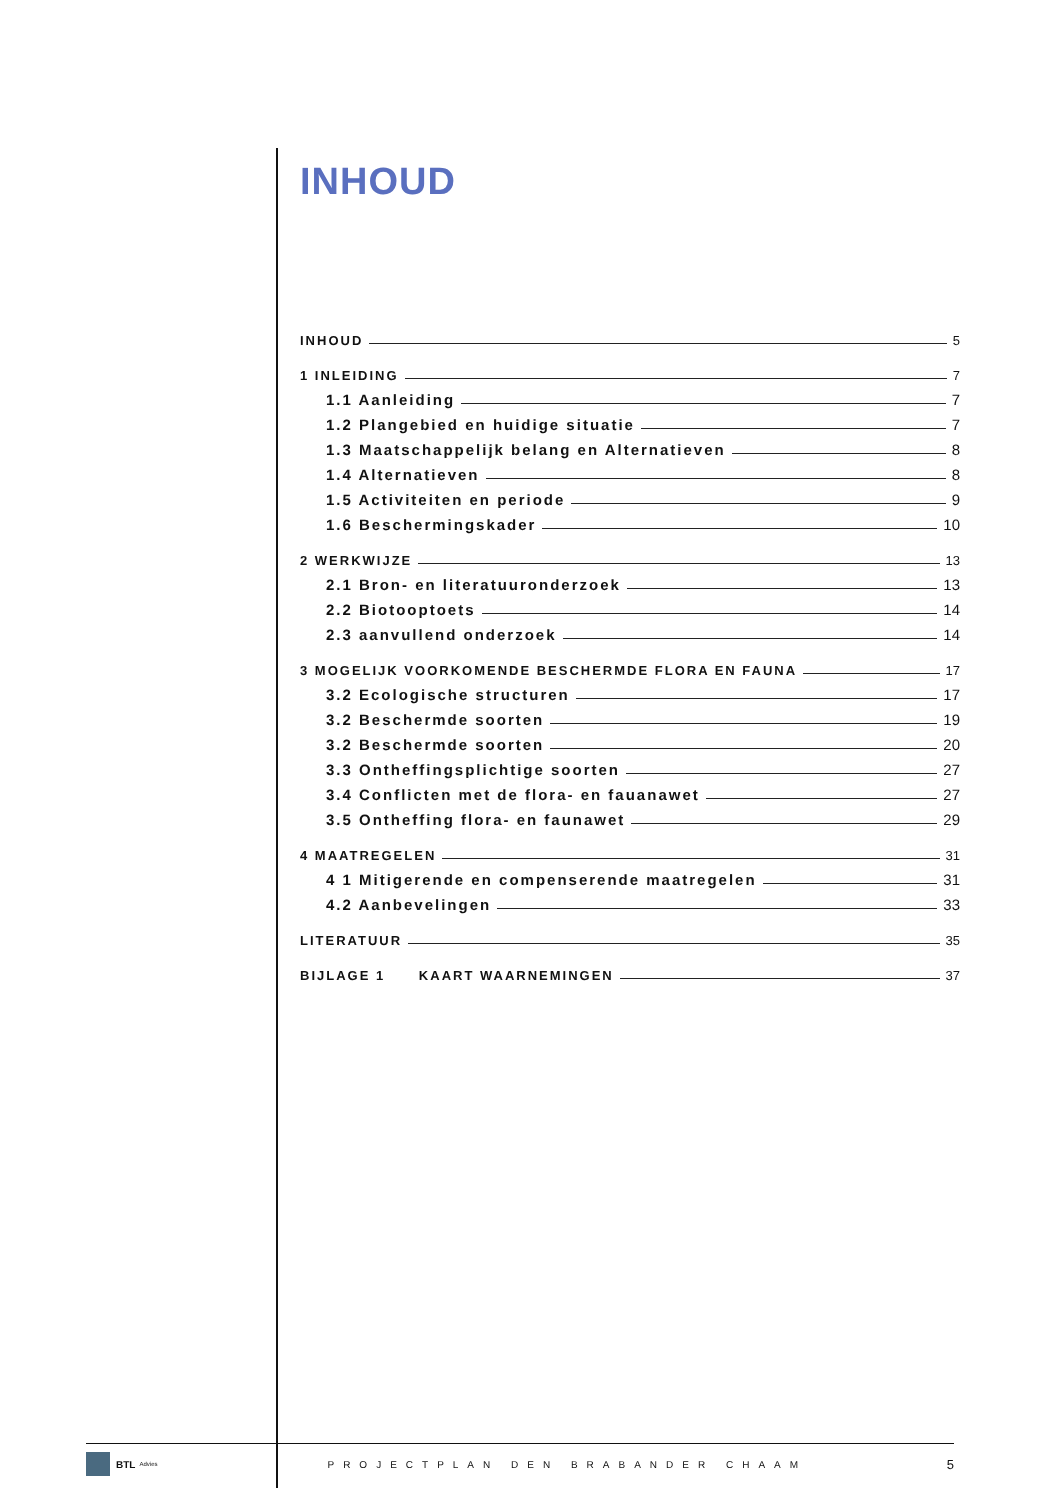INHOUD
INHOUD 5
1 INLEIDING 7
1.1 Aanleiding 7
1.2 Plangebied en huidige situatie 7
1.3 Maatschappelijk belang en Alternatieven 8
1.4 Alternatieven 8
1.5 Activiteiten en periode 9
1.6 Beschermingskader 10
2 WERKWIJZE 13
2.1 Bron- en literatuuronderzoek 13
2.2 Biotooptoets 14
2.3 aanvullend onderzoek 14
3 MOGELIJK VOORKOMENDE BESCHERMDE FLORA EN FAUNA 17
3.2 Ecologische structuren 17
3.2 Beschermde soorten 19
3.2 Beschermde soorten 20
3.3 Ontheffingsplichtige soorten 27
3.4 Conflicten met de flora- en fauanawet 27
3.5 Ontheffing flora- en faunawet 29
4 MAATREGELEN 31
4 1 Mitigerende en compenserende maatregelen 31
4.2 Aanbevelingen 33
LITERATUUR 35
BIJLAGE 1 KAART WAARNEMINGEN 37
BTL Advies PROJECTPLAN DEN BRABANDER CHAAM 5